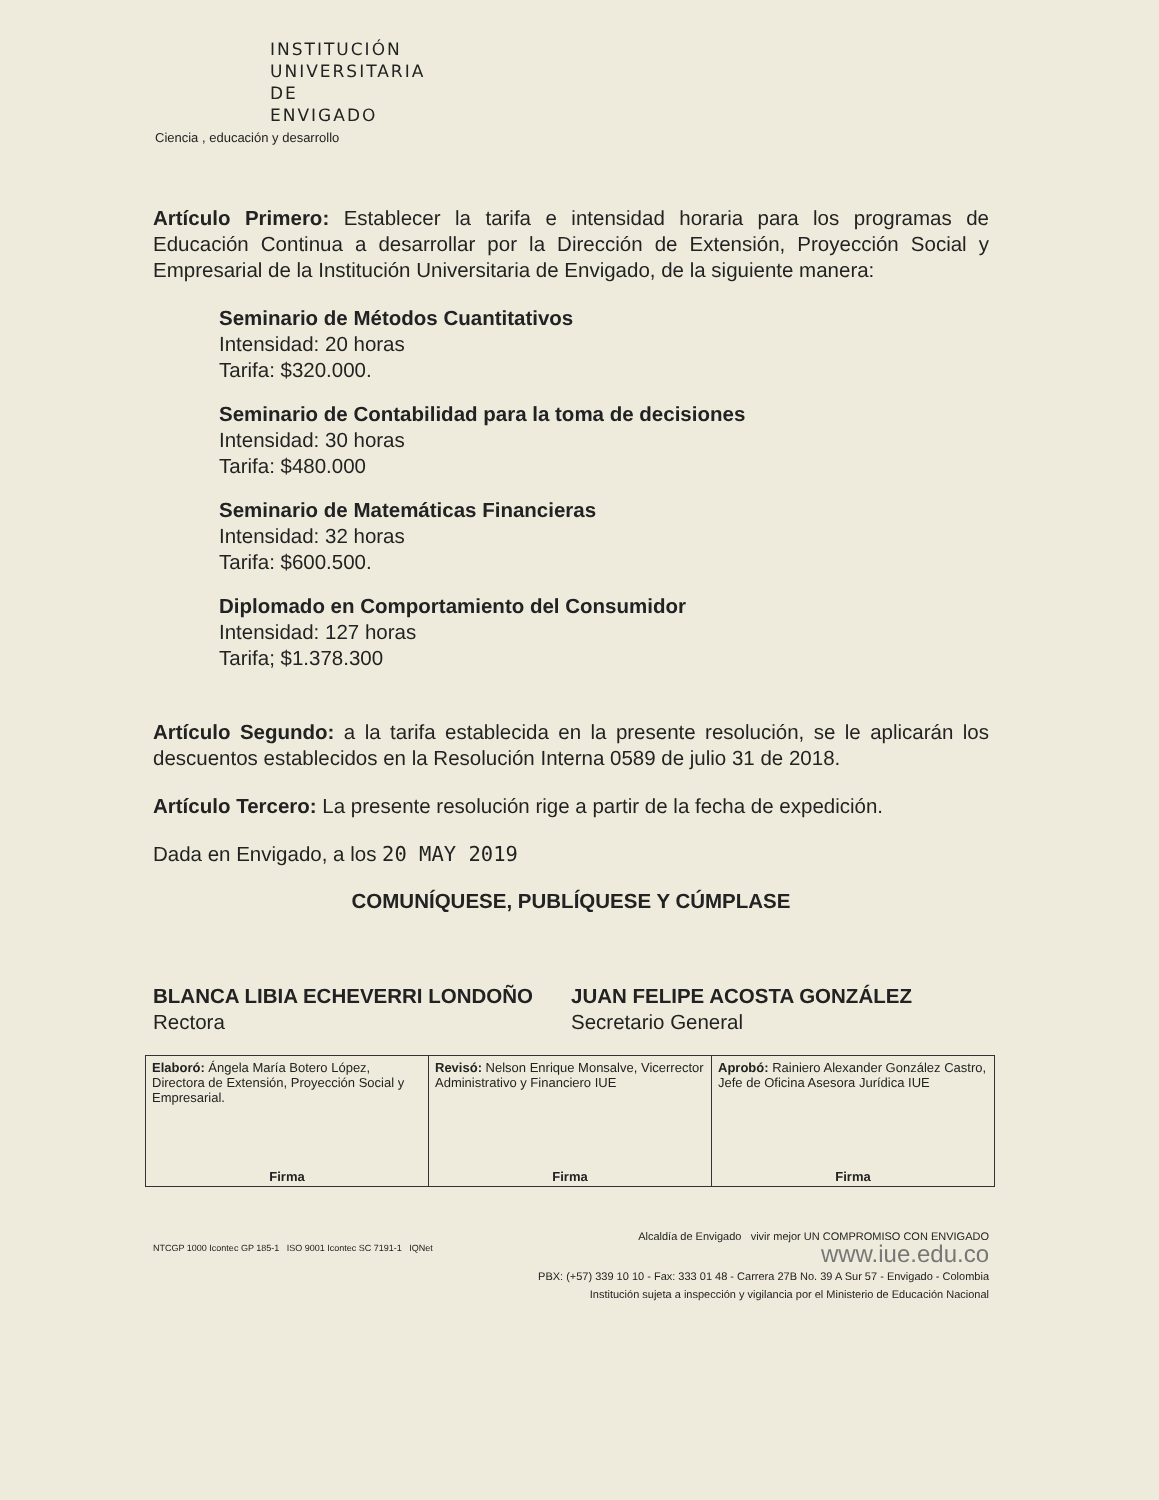INSTITUCIÓN
UNIVERSITARIA
DE ENVIGADO
Ciencia , educación y desarrollo
Artículo Primero: Establecer la tarifa e intensidad horaria para los programas de Educación Continua a desarrollar por la Dirección de Extensión, Proyección Social y Empresarial de la Institución Universitaria de Envigado, de la siguiente manera:
Seminario de Métodos Cuantitativos
Intensidad: 20 horas
Tarifa: $320.000.
Seminario de Contabilidad para la toma de decisiones
Intensidad: 30 horas
Tarifa: $480.000
Seminario de Matemáticas Financieras
Intensidad: 32 horas
Tarifa: $600.500.
Diplomado en Comportamiento del Consumidor
Intensidad: 127 horas
Tarifa; $1.378.300
Artículo Segundo: a la tarifa establecida en la presente resolución, se le aplicarán los descuentos establecidos en la Resolución Interna 0589 de julio 31 de 2018.
Artículo Tercero: La presente resolución rige a partir de la fecha de expedición.
Dada en Envigado, a los 20 MAY 2019
COMUNÍQUESE, PUBLÍQUESE Y CÚMPLASE
BLANCA LIBIA ECHEVERRI LONDOÑO
Rectora
JUAN FELIPE ACOSTA GONZÁLEZ
Secretario General
| Elaboró: Ángela María Botero López, Directora de Extensión, Proyección Social y Empresarial. Firma | Revisó: Nelson Enrique Monsalve, Vicerrector Administrativo y Financiero IUE Firma | Aprobó: Rainiero Alexander González Castro, Jefe de Oficina Asesora Jurídica IUE Firma |
Alcaldía de Envigado vivir mejor UN COMPROMISO CON ENVIGADO
www.iue.edu.co
PBX: (+57) 339 10 10 - Fax: 333 01 48 - Carrera 27B No. 39 A Sur 57 - Envigado - Colombia
Institución sujeta a inspección y vigilancia por el Ministerio de Educación Nacional
NTCGP 1000 Icontec GP 185-1 ISO 9001 Icontec SC 7191-1 IQNet